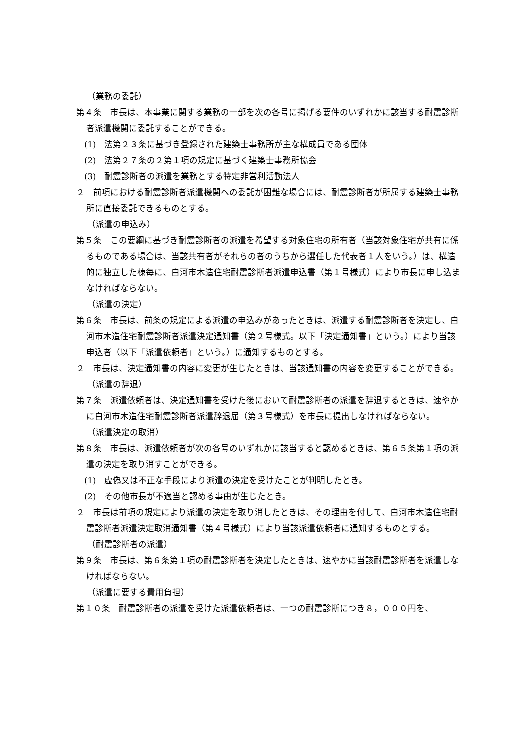（業務の委託）
第４条　市長は、本事業に関する業務の一部を次の各号に掲げる要件のいずれかに該当する耐震診断者派遣機関に委託することができる。
(1)　法第２３条に基づき登録された建築士事務所が主な構成員である団体
(2)　法第２７条の２第１項の規定に基づく建築士事務所協会
(3)　耐震診断者の派遣を業務とする特定非営利活動法人
２　前項における耐震診断者派遣機関への委託が困難な場合には、耐震診断者が所属する建築士事務所に直接委託できるものとする。
（派遣の申込み）
第５条　この要綱に基づき耐震診断者の派遣を希望する対象住宅の所有者（当該対象住宅が共有に係るものである場合は、当該共有者がそれらの者のうちから選任した代表者１人をいう。）は、構造的に独立した棟毎に、白河市木造住宅耐震診断者派遣申込書（第１号様式）により市長に申し込まなければならない。
（派遣の決定）
第６条　市長は、前条の規定による派遣の申込みがあったときは、派遣する耐震診断者を決定し、白河市木造住宅耐震診断者派遣決定通知書（第２号様式。以下「決定通知書」という。）により当該申込者（以下「派遣依頼者」という。）に通知するものとする。
２　市長は、決定通知書の内容に変更が生じたときは、当該通知書の内容を変更することができる。
（派遣の辞退）
第７条　派遣依頼者は、決定通知書を受けた後において耐震診断者の派遣を辞退するときは、速やかに白河市木造住宅耐震診断者派遣辞退届（第３号様式）を市長に提出しなければならない。
（派遣決定の取消）
第８条　市長は、派遣依頼者が次の各号のいずれかに該当すると認めるときは、第６５条第１項の派遣の決定を取り消すことができる。
(1)　虚偽又は不正な手段により派遣の決定を受けたことが判明したとき。
(2)　その他市長が不適当と認める事由が生じたとき。
２　市長は前項の規定により派遣の決定を取り消したときは、その理由を付して、白河市木造住宅耐震診断者派遣決定取消通知書（第４号様式）により当該派遣依頼者に通知するものとする。
（耐震診断者の派遣）
第９条　市長は、第６条第１項の耐震診断者を決定したときは、速やかに当該耐震診断者を派遣しなければならない。
（派遣に要する費用負担）
第１０条　耐震診断者の派遣を受けた派遣依頼者は、一つの耐震診断につき８，０００円を、